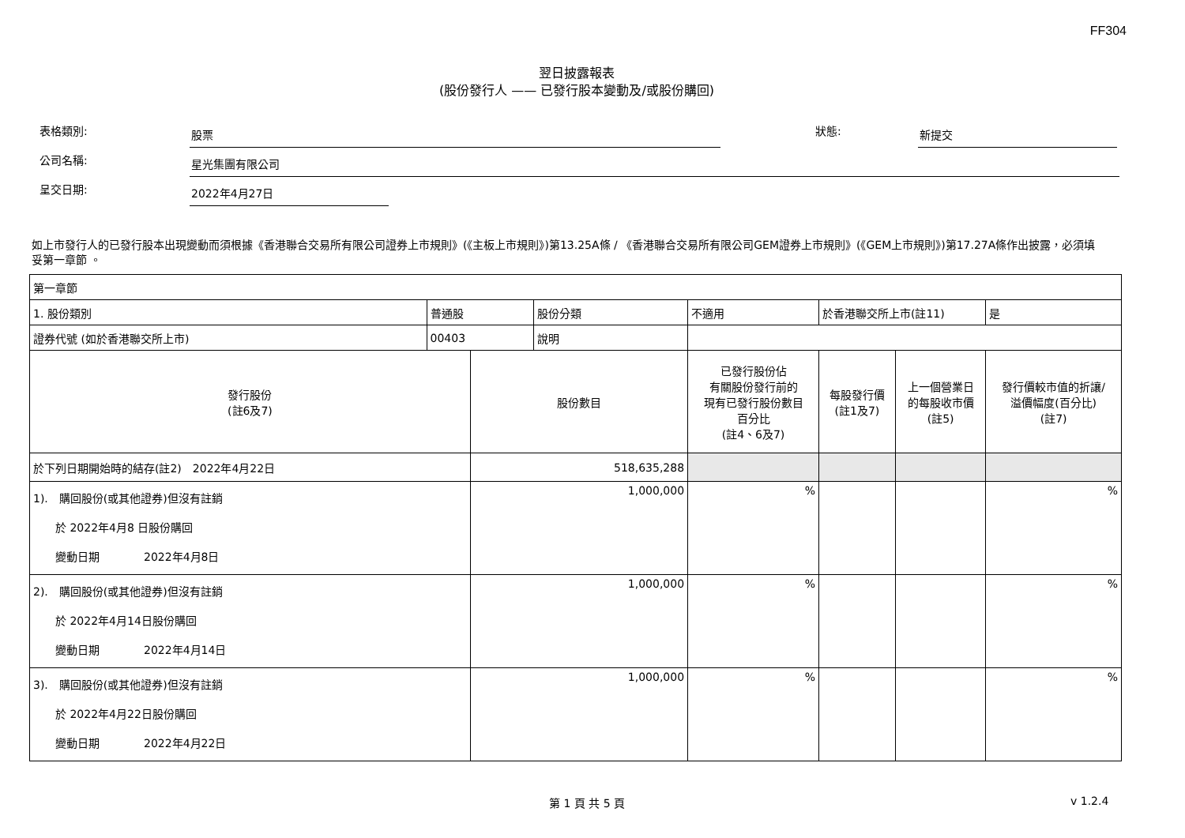FF304
翌日披露報表
(股份發行人 —— 已發行股本變動及/或股份購回)
表格類別: 股票 狀態: 新提交
公司名稱: 星光集團有限公司
呈交日期: 2022年4月27日
如上市發行人的已發行股本出現變動而須根據《香港聯合交易所有限公司證券上市規則》(《主板上市規則》)第13.25A條 / 《香港聯合交易所有限公司GEM證券上市規則》(《GEM上市規則》)第17.27A條作出披露，必須填妥第一章節 。
| 第一章節 | | | | | | | | |
| 1. 股份類別 | 普通股 | | 股份分類 | 不適用 | | 於香港聯交所上市(註11) | | 是 |
| 證券代號 (如於香港聯交所上市) | 00403 | | 說明 | | | | | |
| 發行股份 (註6及7) | | 股份數目 | | | 已發行股份佔 有關股份發行前的 現有已發行股份數目 百分比 (註4、6及7) | 每股發行價 (註1及7) | 上一個營業日 的每股收市價 (註5) | 發行價較市值的折讓/ 溢價幅度(百分比) (註7) |
| 於下列日期開始時的結存(註2) 2022年4月22日 | | 518,635,288 | | | | | | |
| 1). 購回股份(或其他證券)但沒有註銷 於 2022年4月8 日股份購回 變動日期 2022年4月8日 | | 1,000,000 | | | % | | | % |
| 2). 購回股份(或其他證券)但沒有註銷 於 2022年4月14日股份購回 變動日期 2022年4月14日 | | 1,000,000 | | | % | | | % |
| 3). 購回股份(或其他證券)但沒有註銷 於 2022年4月22日股份購回 變動日期 2022年4月22日 | | 1,000,000 | | | % | | | % |
第 1 頁 共 5 頁 v 1.2.4